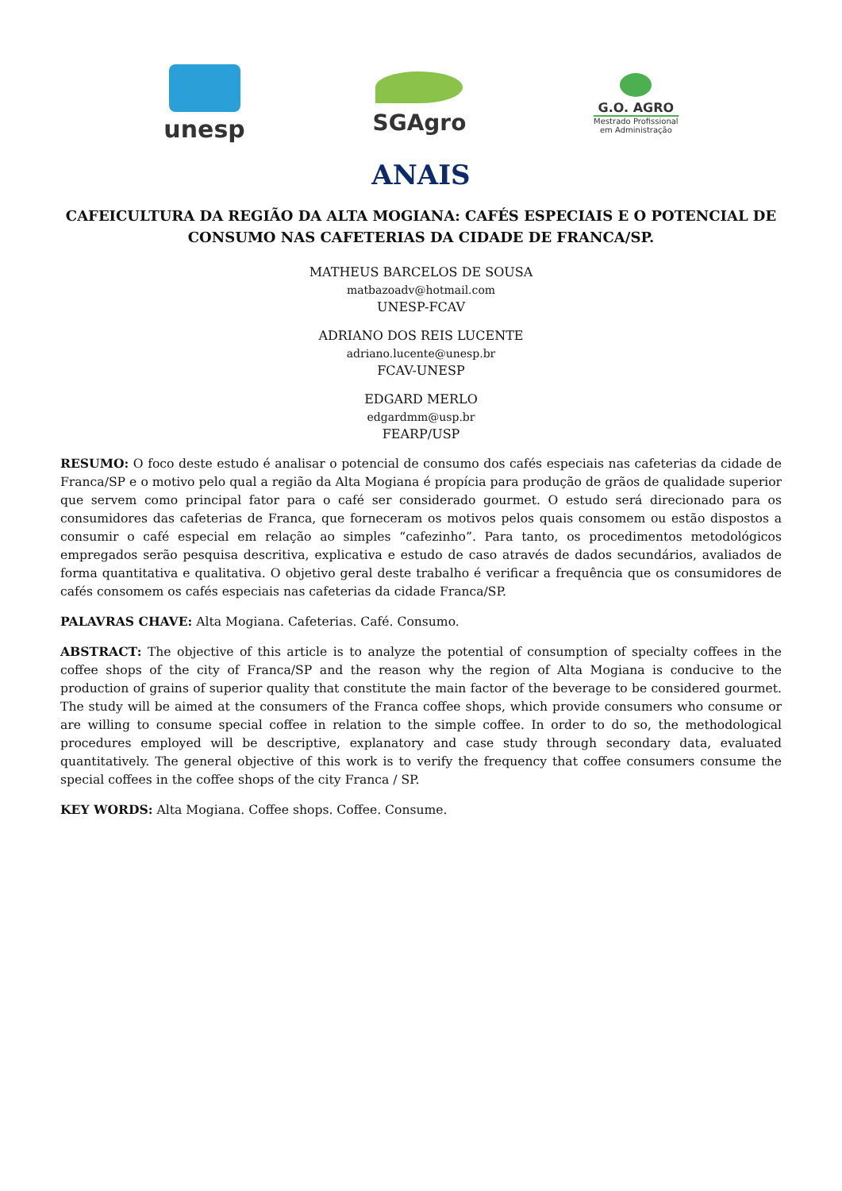unesp SGAgro
G.O. AGRO
Mestrado Profissional
em Administração
ANAIS
CAFEICULTURA DA REGIÃO DA ALTA MOGIANA: CAFÉS ESPECIAIS E O POTENCIAL DE CONSUMO NAS CAFETERIAS DA CIDADE DE FRANCA/SP.
MATHEUS BARCELOS DE SOUSA
matbazoadv@hotmail.com
UNESP-FCAV
ADRIANO DOS REIS LUCENTE
adriano.lucente@unesp.br
FCAV-UNESP
EDGARD MERLO
edgardmm@usp.br
FEARP/USP
RESUMO: O foco deste estudo é analisar o potencial de consumo dos cafés especiais nas cafeterias da cidade de Franca/SP e o motivo pelo qual a região da Alta Mogiana é propícia para produção de grãos de qualidade superior que servem como principal fator para o café ser considerado gourmet. O estudo será direcionado para os consumidores das cafeterias de Franca, que forneceram os motivos pelos quais consomem ou estão dispostos a consumir o café especial em relação ao simples “cafezinho”. Para tanto, os procedimentos metodológicos empregados serão pesquisa descritiva, explicativa e estudo de caso através de dados secundários, avaliados de forma quantitativa e qualitativa. O objetivo geral deste trabalho é verificar a frequência que os consumidores de cafés consomem os cafés especiais nas cafeterias da cidade Franca/SP.
PALAVRAS CHAVE: Alta Mogiana. Cafeterias. Café. Consumo.
ABSTRACT: The objective of this article is to analyze the potential of consumption of specialty coffees in the coffee shops of the city of Franca/SP and the reason why the region of Alta Mogiana is conducive to the production of grains of superior quality that constitute the main factor of the beverage to be considered gourmet. The study will be aimed at the consumers of the Franca coffee shops, which provide consumers who consume or are willing to consume special coffee in relation to the simple coffee. In order to do so, the methodological procedures employed will be descriptive, explanatory and case study through secondary data, evaluated quantitatively. The general objective of this work is to verify the frequency that coffee consumers consume the special coffees in the coffee shops of the city Franca / SP.
KEY WORDS: Alta Mogiana. Coffee shops. Coffee. Consume.